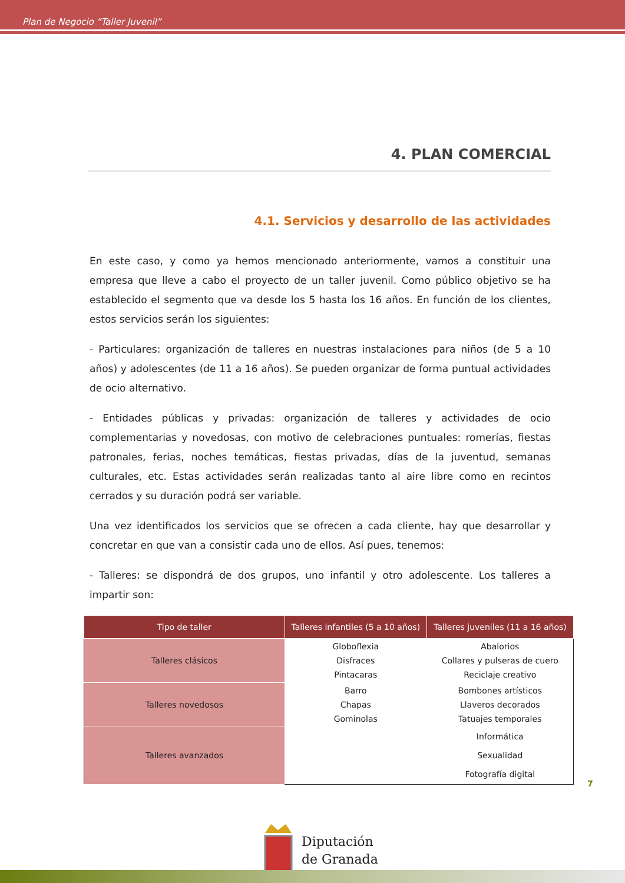Plan de Negocio “Taller Juvenil”
4. PLAN COMERCIAL
4.1. Servicios y desarrollo de las actividades
En este caso, y como ya hemos mencionado anteriormente, vamos a constituir una empresa que lleve a cabo el proyecto de un taller juvenil. Como público objetivo se ha establecido el segmento que va desde los 5 hasta los 16 años. En función de los clientes, estos servicios serán los siguientes:
- Particulares: organización de talleres en nuestras instalaciones para niños (de 5 a 10 años) y adolescentes (de 11 a 16 años). Se pueden organizar de forma puntual actividades de ocio alternativo.
- Entidades públicas y privadas: organización de talleres y actividades de ocio complementarias y novedosas, con motivo de celebraciones puntuales: romerías, fiestas patronales, ferias, noches temáticas, fiestas privadas, días de la juventud, semanas culturales, etc. Estas actividades serán realizadas tanto al aire libre como en recintos cerrados y su duración podrá ser variable.
Una vez identificados los servicios que se ofrecen a cada cliente, hay que desarrollar y concretar en que van a consistir cada uno de ellos. Así pues, tenemos:
- Talleres: se dispondrá de dos grupos, uno infantil y otro adolescente. Los talleres a impartir son:
| Tipo de taller | Talleres infantiles (5 a 10 años) | Talleres juveniles (11 a 16 años) |
| --- | --- | --- |
| Talleres clásicos | Globoflexia Disfraces Pintacaras | Abalorios Collares y pulseras de cuero Reciclaje creativo |
| Talleres novedosos | Barro Chapas Gominolas | Bombones artísticos Llaveros decorados Tatuajes temporales |
| Talleres avanzados | | Informática Sexualidad Fotografía digital |
7
Diputación
de Granada